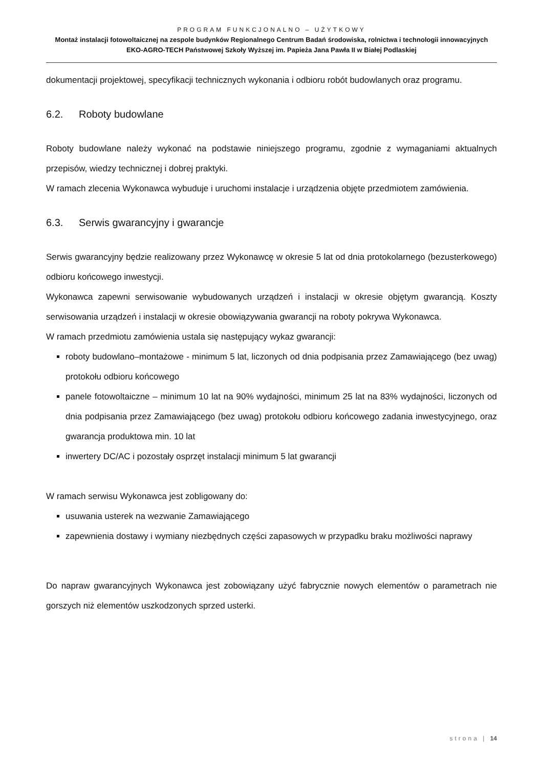PROGRAM FUNKCJONALNO – UŻYTKOWY
Montaż instalacji fotowoltaicznej na zespole budynków Regionalnego Centrum Badań środowiska, rolnictwa i technologii innowacyjnych EKO-AGRO-TECH Państwowej Szkoły Wyższej im. Papieża Jana Pawła II w Białej Podlaskiej
dokumentacji projektowej, specyfikacji technicznych wykonania i odbioru robót budowlanych oraz programu.
6.2. Roboty budowlane
Roboty budowlane należy wykonać na podstawie niniejszego programu, zgodnie z wymaganiami aktualnych przepisów, wiedzy technicznej i dobrej praktyki.
W ramach zlecenia Wykonawca wybuduje i uruchomi instalacje i urządzenia objęte przedmiotem zamówienia.
6.3. Serwis gwarancyjny i gwarancje
Serwis gwarancyjny będzie realizowany przez Wykonawcę w okresie 5 lat od dnia protokolarnego (bezusterkowego) odbioru końcowego inwestycji.
Wykonawca zapewni serwisowanie wybudowanych urządzeń i instalacji w okresie objętym gwarancją. Koszty serwisowania urządzeń i instalacji w okresie obowiązywania gwarancji na roboty pokrywa Wykonawca.
W ramach przedmiotu zamówienia ustala się następujący wykaz gwarancji:
roboty budowlano–montażowe - minimum 5 lat, liczonych od dnia podpisania przez Zamawiającego (bez uwag) protokołu odbioru końcowego
panele fotowoltaiczne – minimum 10 lat na 90% wydajności, minimum 25 lat na 83% wydajności, liczonych od dnia podpisania przez Zamawiającego (bez uwag) protokołu odbioru końcowego zadania inwestycyjnego, oraz gwarancja produktowa min. 10 lat
inwertery DC/AC i pozostały osprzęt instalacji minimum 5 lat gwarancji
W ramach serwisu Wykonawca jest zobligowany do:
usuwania usterek na wezwanie Zamawiającego
zapewnienia dostawy i wymiany niezbędnych części zapasowych w przypadku braku możliwości naprawy
Do napraw gwarancyjnych Wykonawca jest zobowiązany użyć fabrycznie nowych elementów o parametrach nie gorszych niż elementów uszkodzonych sprzed usterki.
strona | 14